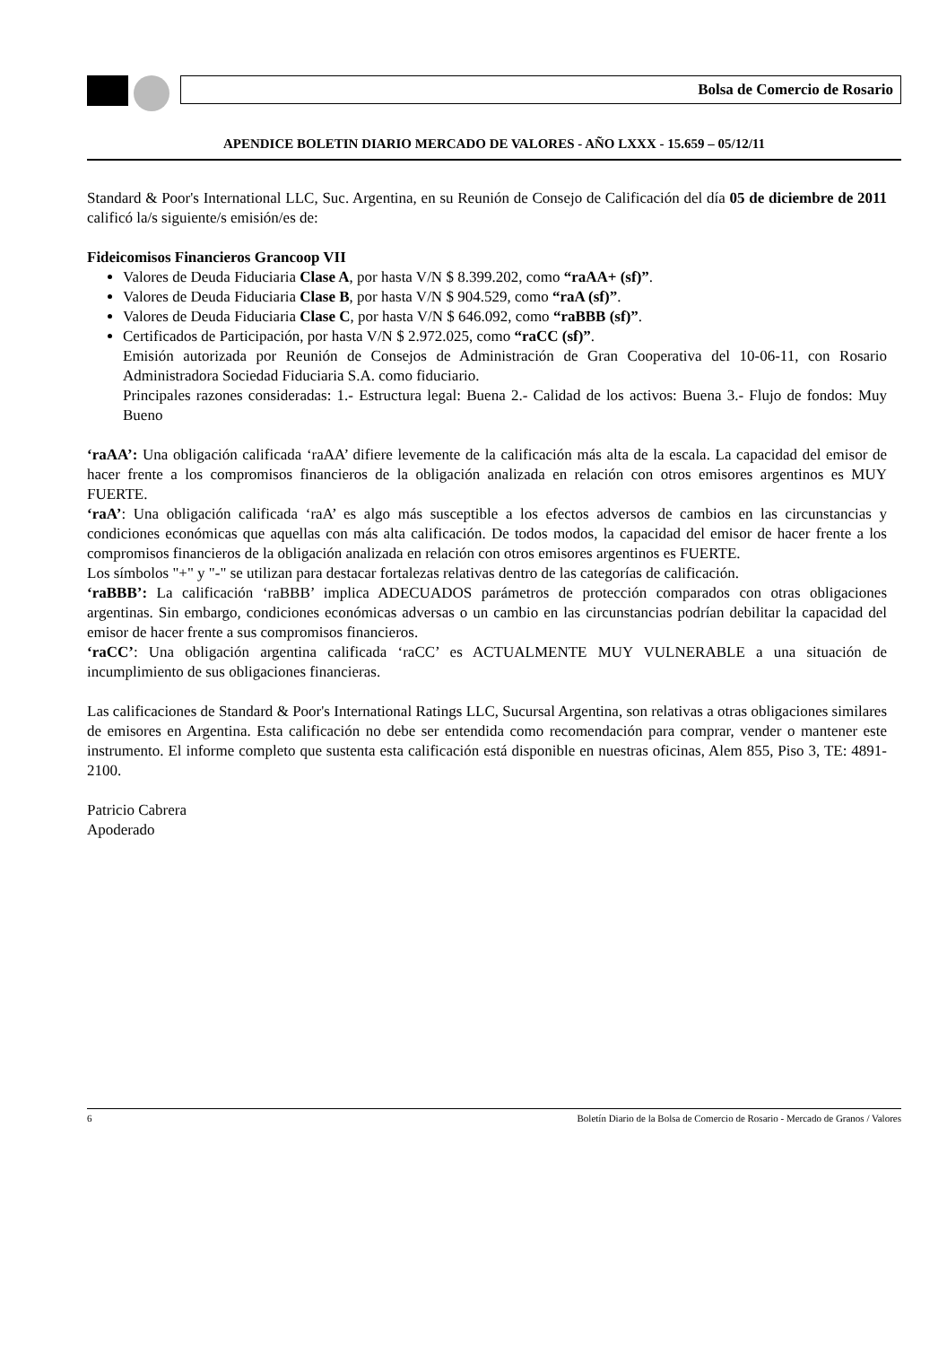Bolsa de Comercio de Rosario
APENDICE BOLETIN DIARIO MERCADO DE VALORES - AÑO LXXX - 15.659 – 05/12/11
Standard & Poor's International LLC, Suc. Argentina, en su Reunión de Consejo de Calificación del día 05 de diciembre de 2011 calificó la/s siguiente/s emisión/es de:
Fideicomisos Financieros Grancoop VII
Valores de Deuda Fiduciaria Clase A, por hasta V/N $ 8.399.202, como “raAA+ (sf)”.
Valores de Deuda Fiduciaria Clase B, por hasta V/N $ 904.529, como “raA (sf)”.
Valores de Deuda Fiduciaria Clase C, por hasta V/N $ 646.092, como “raBBB (sf)”.
Certificados de Participación, por hasta V/N $ 2.972.025, como “raCC (sf)”.
Emisión autorizada por Reunión de Consejos de Administración de Gran Cooperativa del 10-06-11, con Rosario Administradora Sociedad Fiduciaria S.A. como fiduciario.
Principales razones consideradas: 1.- Estructura legal: Buena 2.- Calidad de los activos: Buena 3.- Flujo de fondos: Muy Bueno
‘raAA’: Una obligación calificada ‘raAA’ difiere levemente de la calificación más alta de la escala. La capacidad del emisor de hacer frente a los compromisos financieros de la obligación analizada en relación con otros emisores argentinos es MUY FUERTE.
‘raA’: Una obligación calificada ‘raA’ es algo más susceptible a los efectos adversos de cambios en las circunstancias y condiciones económicas que aquellas con más alta calificación. De todos modos, la capacidad del emisor de hacer frente a los compromisos financieros de la obligación analizada en relación con otros emisores argentinos es FUERTE.
Los símbolos "+" y "-" se utilizan para destacar fortalezas relativas dentro de las categorías de calificación.
‘raBBB’: La calificación ‘raBBB’ implica ADECUADOS parámetros de protección comparados con otras obligaciones argentinas. Sin embargo, condiciones económicas adversas o un cambio en las circunstancias podrían debilitar la capacidad del emisor de hacer frente a sus compromisos financieros.
‘raCC’: Una obligación argentina calificada ‘raCC’ es ACTUALMENTE MUY VULNERABLE a una situación de incumplimiento de sus obligaciones financieras.
Las calificaciones de Standard & Poor's International Ratings LLC, Sucursal Argentina, son relativas a otras obligaciones similares de emisores en Argentina. Esta calificación no debe ser entendida como recomendación para comprar, vender o mantener este instrumento. El informe completo que sustenta esta calificación está disponible en nuestras oficinas, Alem 855, Piso 3, TE: 4891-2100.
Patricio Cabrera
Apoderado
6 Boletín Diario de la Bolsa de Comercio de Rosario - Mercado de Granos / Valores